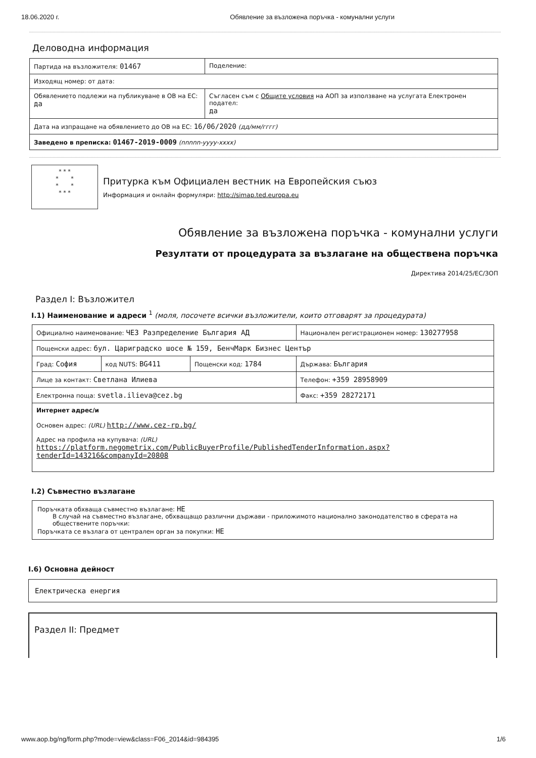18.06.2020 г. Обявление за възложена поръчка - комунални услуги
Деловодна информация
| Партида на възложителя: 01467 | Поделение: |
| Изходящ номер: от дата: | |
| Обявлението подлежи на публикуване в ОВ на ЕС: да | Съгласен съм с Общите условия на АОП за използване на услугата Електронен подател: да |
| Дата на изпращане на обявлението до ОВ на ЕС: 16/06/2020 (дд/мм/гггг) | |
| Заведено в преписка: 01467-2019-0009 (nnnnn-yyyy-xxxx) | |
* * *
* *
* *
* * *
Притурка към Официален вестник на Европейския съюз
Информация и онлайн формуляри: http://simap.ted.europa.eu
Обявление за възложена поръчка - комунални услуги
Резултати от процедурата за възлагане на обществена поръчка
Директива 2014/25/ЕС/ЗОП
Раздел I: Възложител
I.1) Наименование и адреси <sup>1</sup> (моля, посочете всички възложители, които отговарят за процедурата)
| Официално наименование: ЧЕЗ Разпределение България АД | | | Национален регистрационен номер: 130277958 |
| Пощенски адрес: бул. Цариградско шосе № 159, БенчМарк Бизнес Център | | | |
| Град: София | код NUTS: BG411 | Пощенски код: 1784 | Държава: България |
| Лице за контакт: Светлана Илиева | | | Телефон: +359 28958909 |
| Електронна поща: svetla.ilieva@cez.bg | | | Факс: +359 28272171 |
| Интернет адрес/и Основен адрес: (URL) http://www.cez-rp.bg/ Адрес на профила на купувача: (URL) https://platform.negometrix.com/PublicBuyerProfile/PublishedTenderInformation.aspx?tenderId=143216&companyId=20808 | | | |
I.2) Съвместно възлагане
Поръчката обхваща съвместно възлагане: НЕ
В случай на съвместно възлагане, обхващащо различни държави - приложимото национално законодателство в сферата на обществените поръчки:
Поръчката се възлага от централен орган за покупки: НЕ
I.6) Основна дейност
Електрическа енергия
Раздел II: Предмет
www.aop.bg/ng/form.php?mode=view&class=F06_2014&id=984395 1/6